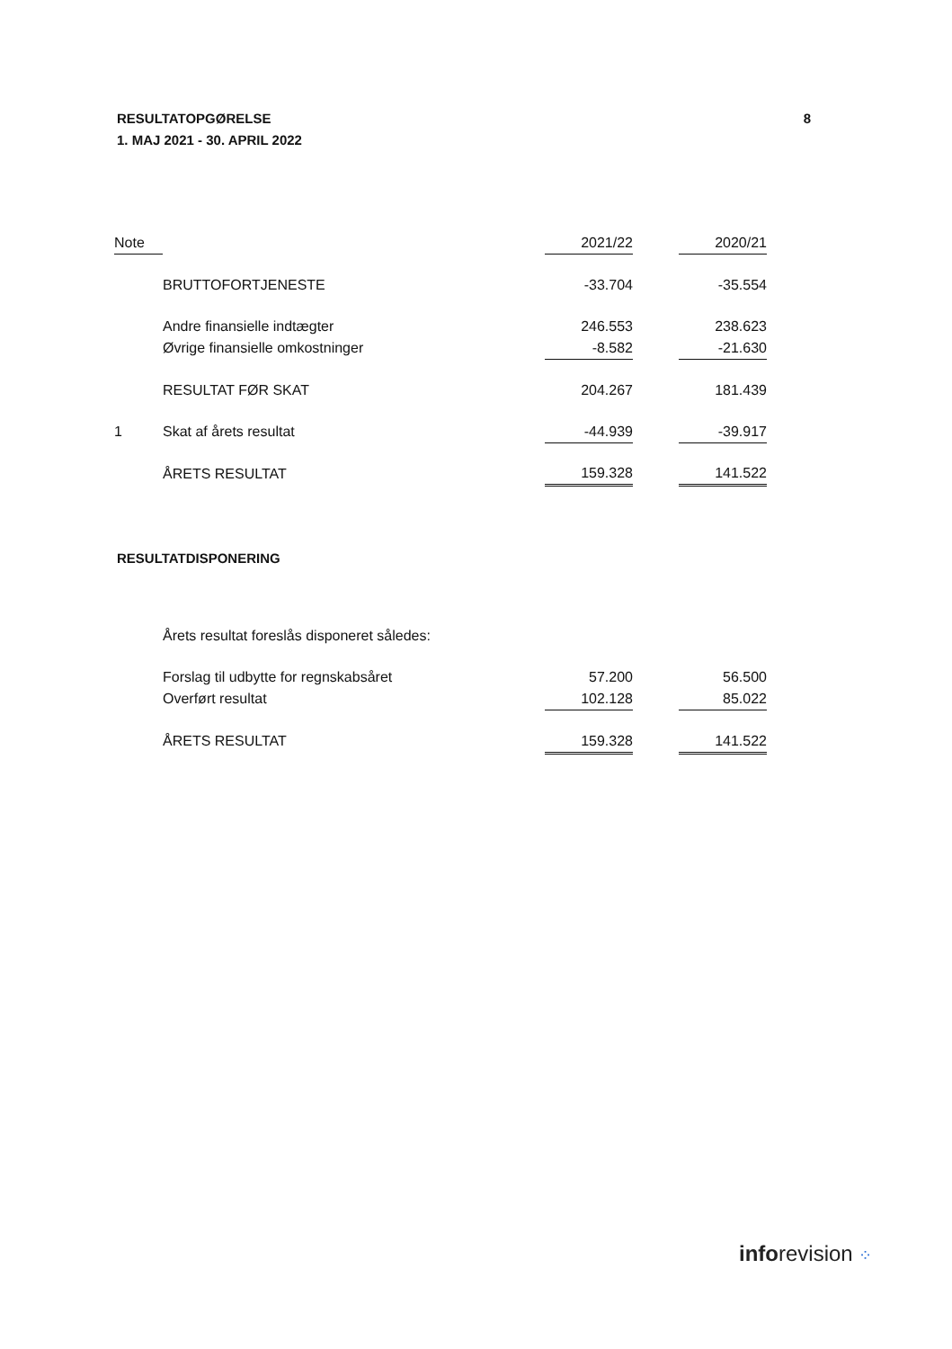RESULTATOPGØRELSE
1. MAJ 2021 - 30. APRIL 2022
8
| Note | | 2021/22 | | 2020/21 |
| --- | --- | --- | --- | --- |
| | BRUTTOFORTJENESTE | -33.704 | | -35.554 |
| | Andre finansielle indtægter | 246.553 | | 238.623 |
| | Øvrige finansielle omkostninger | -8.582 | | -21.630 |
| | RESULTAT FØR SKAT | 204.267 | | 181.439 |
| 1 | Skat af årets resultat | -44.939 | | -39.917 |
| | ÅRETS RESULTAT | 159.328 | | 141.522 |
RESULTATDISPONERING
| | Årets resultat foreslås disponeret således: | | | |
| | Forslag til udbytte for regnskabsåret | 57.200 | | 56.500 |
| | Overført resultat | 102.128 | | 85.022 |
| | ÅRETS RESULTAT | 159.328 | | 141.522 |
inforevision ⁘